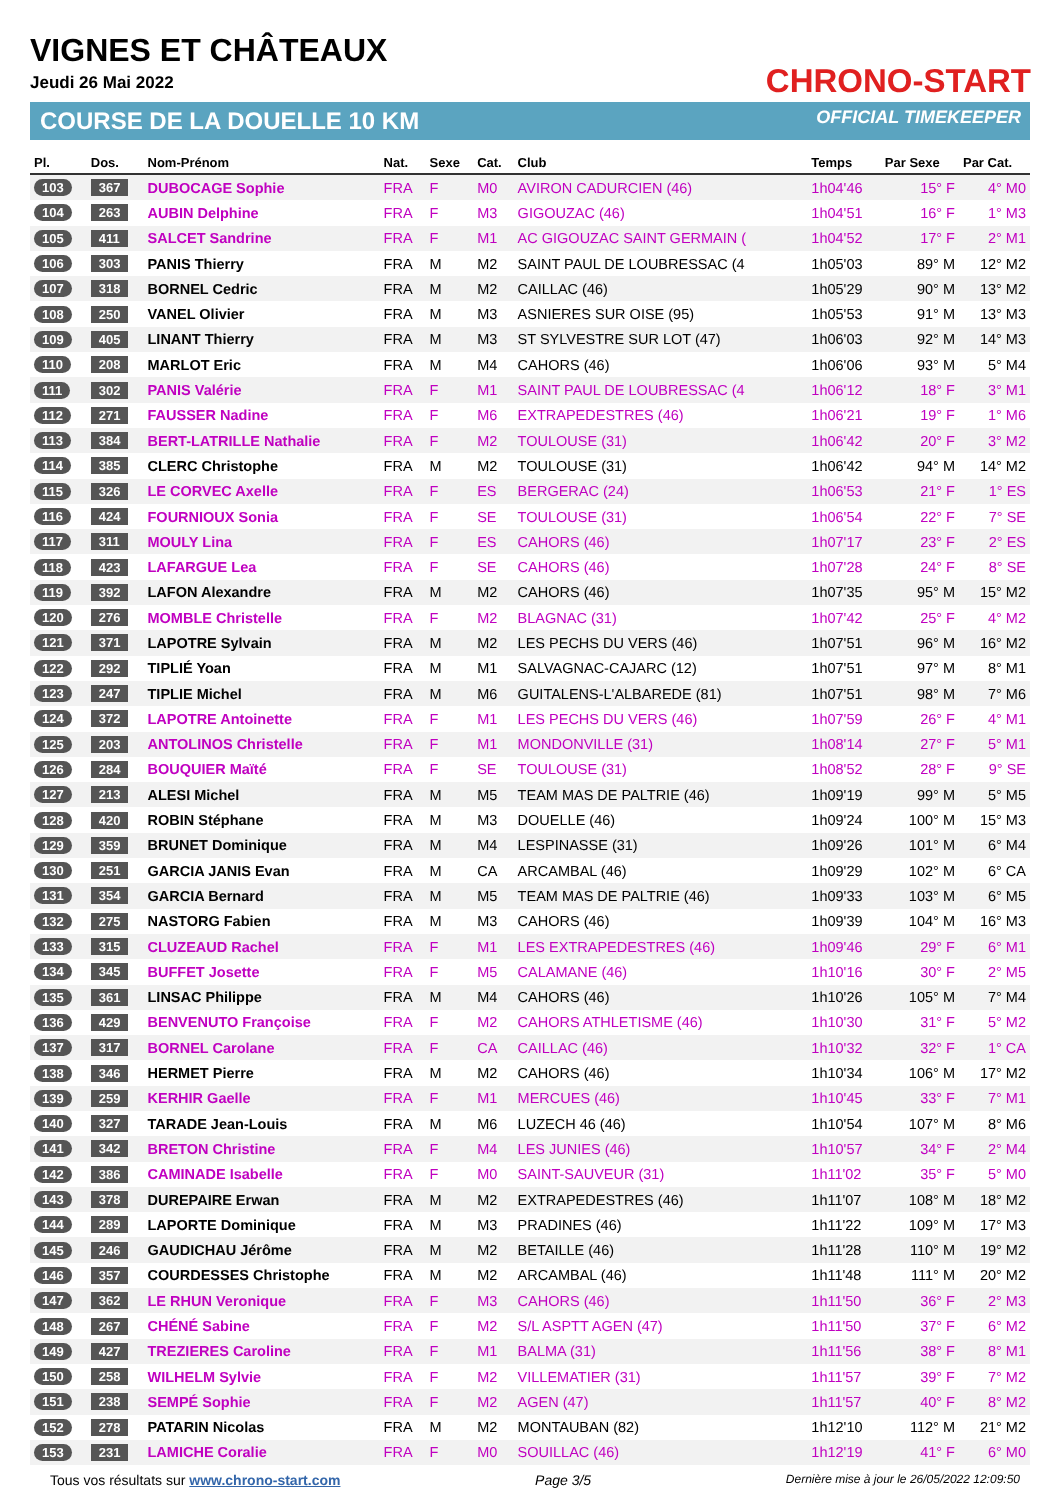VIGNES ET CHÂTEAUX
Jeudi 26 Mai 2022
COURSE DE LA DOUELLE 10 KM
CHRONO-START
OFFICIAL TIMEKEEPER
| Pl. | Dos. | Nom-Prénom | Nat. | Sexe | Cat. | Club | Temps | Par Sexe | Par Cat. |
| --- | --- | --- | --- | --- | --- | --- | --- | --- | --- |
| 103 | 367 | DUBOCAGE Sophie | FRA | F | M0 | AVIRON CADURCIEN (46) | 1h04'46 | 15° F | 4° M0 |
| 104 | 263 | AUBIN Delphine | FRA | F | M3 | GIGOUZAC (46) | 1h04'51 | 16° F | 1° M3 |
| 105 | 411 | SALCET Sandrine | FRA | F | M1 | AC GIGOUZAC SAINT GERMAIN ( | 1h04'52 | 17° F | 2° M1 |
| 106 | 303 | PANIS Thierry | FRA | M | M2 | SAINT PAUL DE LOUBRESSAC (4 | 1h05'03 | 89° M | 12° M2 |
| 107 | 318 | BORNEL Cedric | FRA | M | M2 | CAILLAC (46) | 1h05'29 | 90° M | 13° M2 |
| 108 | 250 | VANEL Olivier | FRA | M | M3 | ASNIERES SUR OISE (95) | 1h05'53 | 91° M | 13° M3 |
| 109 | 405 | LINANT Thierry | FRA | M | M3 | ST SYLVESTRE SUR LOT (47) | 1h06'03 | 92° M | 14° M3 |
| 110 | 208 | MARLOT Eric | FRA | M | M4 | CAHORS (46) | 1h06'06 | 93° M | 5° M4 |
| 111 | 302 | PANIS Valérie | FRA | F | M1 | SAINT PAUL DE LOUBRESSAC (4 | 1h06'12 | 18° F | 3° M1 |
| 112 | 271 | FAUSSER Nadine | FRA | F | M6 | EXTRAPEDESTRES (46) | 1h06'21 | 19° F | 1° M6 |
| 113 | 384 | BERT-LATRILLE Nathalie | FRA | F | M2 | TOULOUSE (31) | 1h06'42 | 20° F | 3° M2 |
| 114 | 385 | CLERC Christophe | FRA | M | M2 | TOULOUSE (31) | 1h06'42 | 94° M | 14° M2 |
| 115 | 326 | LE CORVEC Axelle | FRA | F | ES | BERGERAC (24) | 1h06'53 | 21° F | 1° ES |
| 116 | 424 | FOURNIOUX Sonia | FRA | F | SE | TOULOUSE (31) | 1h06'54 | 22° F | 7° SE |
| 117 | 311 | MOULY Lina | FRA | F | ES | CAHORS (46) | 1h07'17 | 23° F | 2° ES |
| 118 | 423 | LAFARGUE Lea | FRA | F | SE | CAHORS (46) | 1h07'28 | 24° F | 8° SE |
| 119 | 392 | LAFON Alexandre | FRA | M | M2 | CAHORS (46) | 1h07'35 | 95° M | 15° M2 |
| 120 | 276 | MOMBLE Christelle | FRA | F | M2 | BLAGNAC (31) | 1h07'42 | 25° F | 4° M2 |
| 121 | 371 | LAPOTRE Sylvain | FRA | M | M2 | LES PECHS DU VERS (46) | 1h07'51 | 96° M | 16° M2 |
| 122 | 292 | TIPLIÉ Yoan | FRA | M | M1 | SALVAGNAC-CAJARC (12) | 1h07'51 | 97° M | 8° M1 |
| 123 | 247 | TIPLIE Michel | FRA | M | M6 | GUITALENS-L'ALBAREDE (81) | 1h07'51 | 98° M | 7° M6 |
| 124 | 372 | LAPOTRE Antoinette | FRA | F | M1 | LES PECHS DU VERS (46) | 1h07'59 | 26° F | 4° M1 |
| 125 | 203 | ANTOLINOS Christelle | FRA | F | M1 | MONDONVILLE (31) | 1h08'14 | 27° F | 5° M1 |
| 126 | 284 | BOUQUIER Maïté | FRA | F | SE | TOULOUSE (31) | 1h08'52 | 28° F | 9° SE |
| 127 | 213 | ALESI Michel | FRA | M | M5 | TEAM MAS DE PALTRIE (46) | 1h09'19 | 99° M | 5° M5 |
| 128 | 420 | ROBIN Stéphane | FRA | M | M3 | DOUELLE (46) | 1h09'24 | 100° M | 15° M3 |
| 129 | 359 | BRUNET Dominique | FRA | M | M4 | LESPINASSE (31) | 1h09'26 | 101° M | 6° M4 |
| 130 | 251 | GARCIA JANIS Evan | FRA | M | CA | ARCAMBAL (46) | 1h09'29 | 102° M | 6° CA |
| 131 | 354 | GARCIA Bernard | FRA | M | M5 | TEAM MAS DE PALTRIE (46) | 1h09'33 | 103° M | 6° M5 |
| 132 | 275 | NASTORG Fabien | FRA | M | M3 | CAHORS (46) | 1h09'39 | 104° M | 16° M3 |
| 133 | 315 | CLUZEAUD Rachel | FRA | F | M1 | LES EXTRAPEDESTRES (46) | 1h09'46 | 29° F | 6° M1 |
| 134 | 345 | BUFFET Josette | FRA | F | M5 | CALAMANE (46) | 1h10'16 | 30° F | 2° M5 |
| 135 | 361 | LINSAC Philippe | FRA | M | M4 | CAHORS (46) | 1h10'26 | 105° M | 7° M4 |
| 136 | 429 | BENVENUTO Françoise | FRA | F | M2 | CAHORS ATHLETISME (46) | 1h10'30 | 31° F | 5° M2 |
| 137 | 317 | BORNEL Carolane | FRA | F | CA | CAILLAC (46) | 1h10'32 | 32° F | 1° CA |
| 138 | 346 | HERMET Pierre | FRA | M | M2 | CAHORS (46) | 1h10'34 | 106° M | 17° M2 |
| 139 | 259 | KERHIR Gaelle | FRA | F | M1 | MERCUES (46) | 1h10'45 | 33° F | 7° M1 |
| 140 | 327 | TARADE Jean-Louis | FRA | M | M6 | LUZECH 46 (46) | 1h10'54 | 107° M | 8° M6 |
| 141 | 342 | BRETON Christine | FRA | F | M4 | LES JUNIES (46) | 1h10'57 | 34° F | 2° M4 |
| 142 | 386 | CAMINADE Isabelle | FRA | F | M0 | SAINT-SAUVEUR (31) | 1h11'02 | 35° F | 5° M0 |
| 143 | 378 | DUREPAIRE Erwan | FRA | M | M2 | EXTRAPEDESTRES (46) | 1h11'07 | 108° M | 18° M2 |
| 144 | 289 | LAPORTE Dominique | FRA | M | M3 | PRADINES (46) | 1h11'22 | 109° M | 17° M3 |
| 145 | 246 | GAUDICHAU Jérôme | FRA | M | M2 | BETAILLE (46) | 1h11'28 | 110° M | 19° M2 |
| 146 | 357 | COURDESSES Christophe | FRA | M | M2 | ARCAMBAL (46) | 1h11'48 | 111° M | 20° M2 |
| 147 | 362 | LE RHUN Veronique | FRA | F | M3 | CAHORS (46) | 1h11'50 | 36° F | 2° M3 |
| 148 | 267 | CHÉNÉ Sabine | FRA | F | M2 | S/L ASPTT AGEN (47) | 1h11'50 | 37° F | 6° M2 |
| 149 | 427 | TREZIERES Caroline | FRA | F | M1 | BALMA (31) | 1h11'56 | 38° F | 8° M1 |
| 150 | 258 | WILHELM Sylvie | FRA | F | M2 | VILLEMATIER (31) | 1h11'57 | 39° F | 7° M2 |
| 151 | 238 | SEMPÉ Sophie | FRA | F | M2 | AGEN (47) | 1h11'57 | 40° F | 8° M2 |
| 152 | 278 | PATARIN Nicolas | FRA | M | M2 | MONTAUBAN (82) | 1h12'10 | 112° M | 21° M2 |
| 153 | 231 | LAMICHE Coralie | FRA | F | M0 | SOUILLAC (46) | 1h12'19 | 41° F | 6° M0 |
Tous vos résultats sur www.chrono-start.com Page 3/5 Dernière mise à jour le 26/05/2022 12:09:50